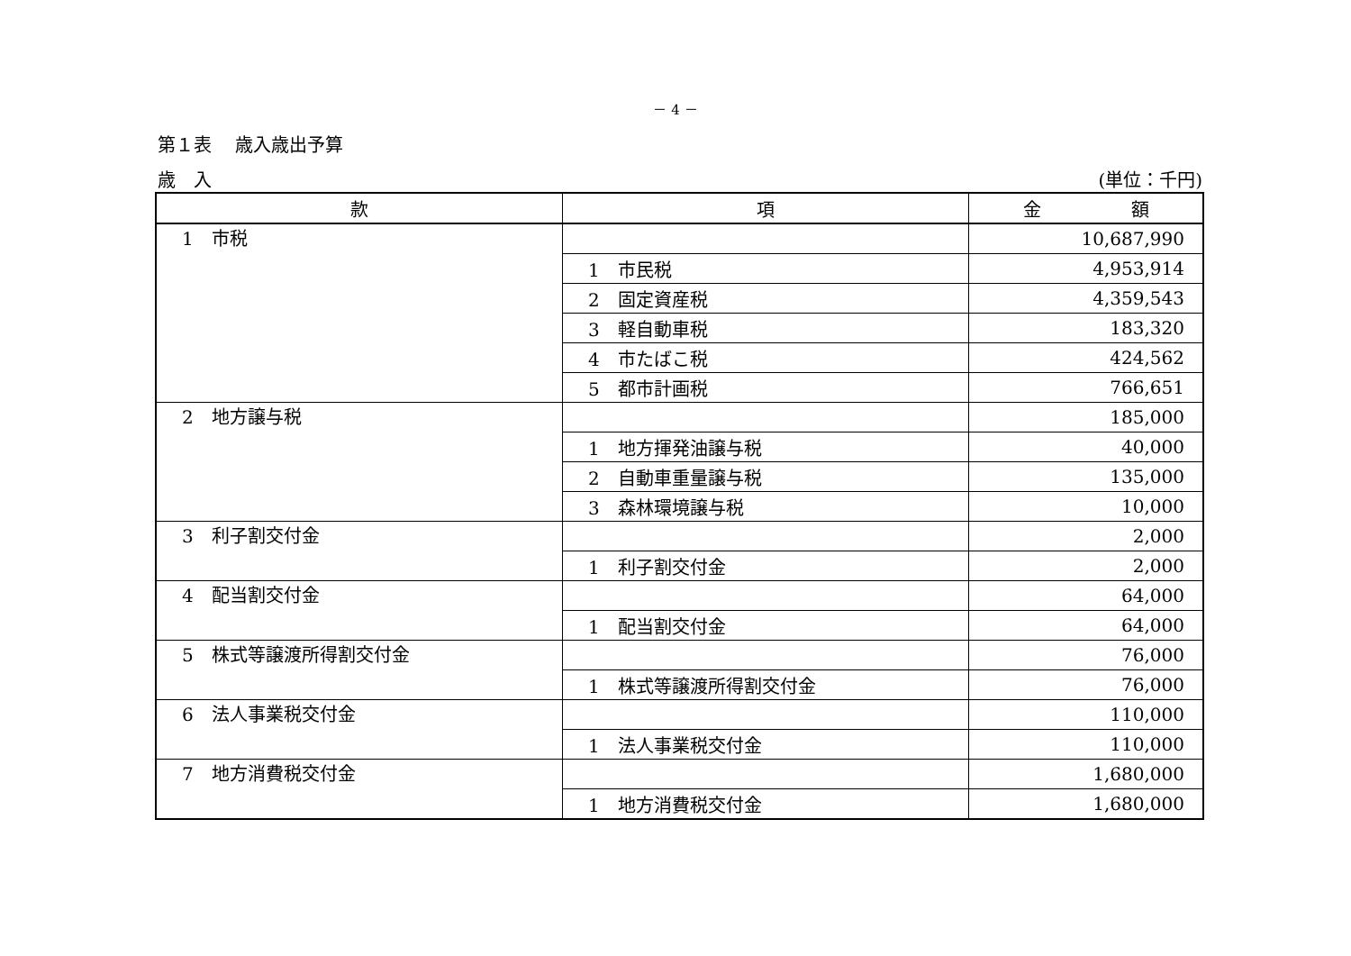－ 4 －
第１表　 歳入歳出予算
歳　入 (単位：千円)
| 款 | 項 | 金 額 |
| --- | --- | --- |
| 1 市税 | | 10,687,990 |
| | 1 市民税 | 4,953,914 |
| | 2 固定資産税 | 4,359,543 |
| | 3 軽自動車税 | 183,320 |
| | 4 市たばこ税 | 424,562 |
| | 5 都市計画税 | 766,651 |
| 2 地方譲与税 | | 185,000 |
| | 1 地方揮発油譲与税 | 40,000 |
| | 2 自動車重量譲与税 | 135,000 |
| | 3 森林環境譲与税 | 10,000 |
| 3 利子割交付金 | | 2,000 |
| | 1 利子割交付金 | 2,000 |
| 4 配当割交付金 | | 64,000 |
| | 1 配当割交付金 | 64,000 |
| 5 株式等譲渡所得割交付金 | | 76,000 |
| | 1 株式等譲渡所得割交付金 | 76,000 |
| 6 法人事業税交付金 | | 110,000 |
| | 1 法人事業税交付金 | 110,000 |
| 7 地方消費税交付金 | | 1,680,000 |
| | 1 地方消費税交付金 | 1,680,000 |